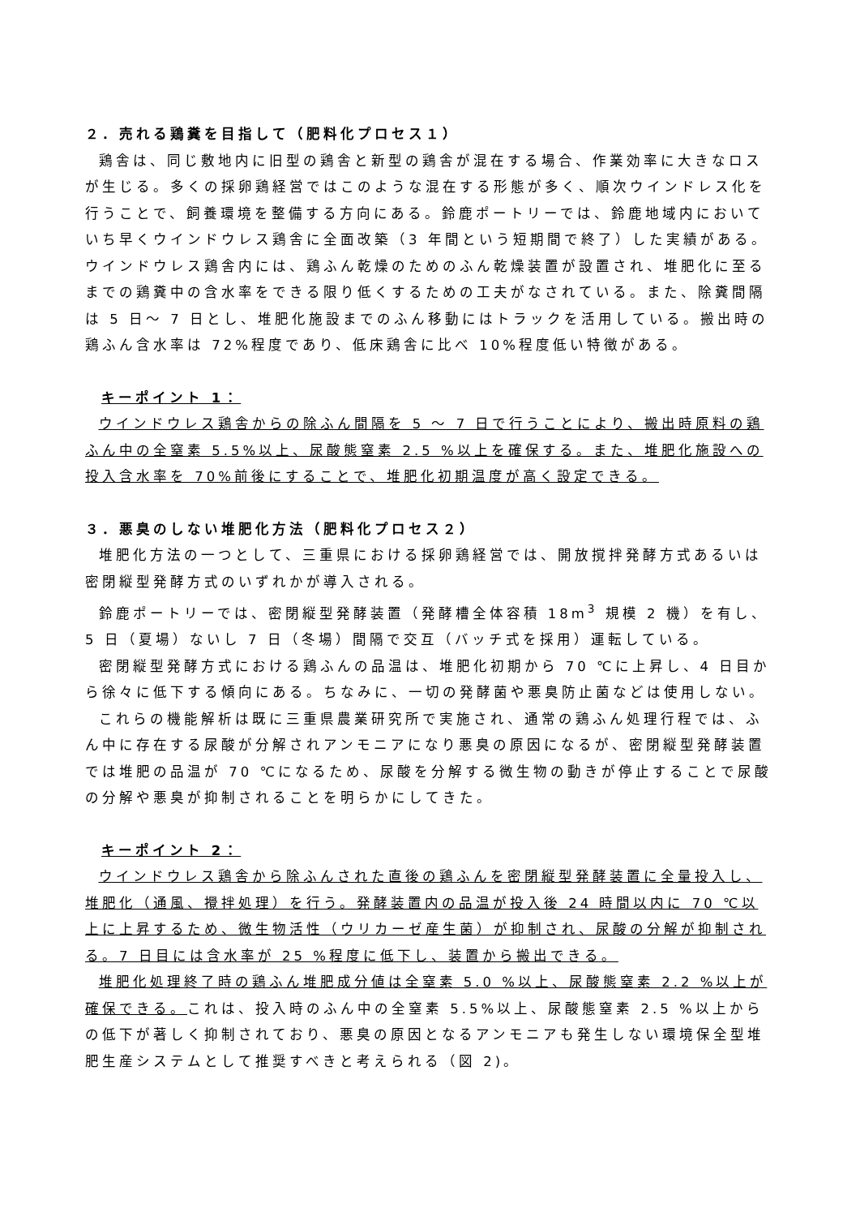２．売れる鶏糞を目指して（肥料化プロセス１）
鶏舎は、同じ敷地内に旧型の鶏舎と新型の鶏舎が混在する場合、作業効率に大きなロスが生じる。多くの採卵鶏経営ではこのような混在する形態が多く、順次ウインドレス化を行うことで、飼養環境を整備する方向にある。鈴鹿ポートリーでは、鈴鹿地域内においていち早くウインドウレス鶏舎に全面改築（3 年間という短期間で終了）した実績がある。ウインドウレス鶏舎内には、鶏ふん乾燥のためのふん乾燥装置が設置され、堆肥化に至るまでの鶏糞中の含水率をできる限り低くするための工夫がなされている。また、除糞間隔は 5 日～ 7 日とし、堆肥化施設までのふん移動にはトラックを活用している。搬出時の鶏ふん含水率は 72%程度であり、低床鶏舎に比べ 10%程度低い特徴がある。
キーポイント 1：
ウインドウレス鶏舎からの除ふん間隔を 5 ～ 7 日で行うことにより、搬出時原料の鶏ふん中の全窒素 5.5%以上、尿酸態窒素 2.5 %以上を確保する。また、堆肥化施設への投入含水率を 70%前後にすることで、堆肥化初期温度が高く設定できる。
３．悪臭のしない堆肥化方法（肥料化プロセス２）
堆肥化方法の一つとして、三重県における採卵鶏経営では、開放撹拌発酵方式あるいは密閉縦型発酵方式のいずれかが導入される。
鈴鹿ポートリーでは、密閉縦型発酵装置（発酵槽全体容積 18m<sup>3</sup> 規模 2 機）を有し、5 日（夏場）ないし 7 日（冬場）間隔で交互（バッチ式を採用）運転している。
密閉縦型発酵方式における鶏ふんの品温は、堆肥化初期から 70 ℃に上昇し、4 日目から徐々に低下する傾向にある。ちなみに、一切の発酵菌や悪臭防止菌などは使用しない。
これらの機能解析は既に三重県農業研究所で実施され、通常の鶏ふん処理行程では、ふん中に存在する尿酸が分解されアンモニアになり悪臭の原因になるが、密閉縦型発酵装置では堆肥の品温が 70 ℃になるため、尿酸を分解する微生物の動きが停止することで尿酸の分解や悪臭が抑制されることを明らかにしてきた。
キーポイント 2：
ウインドウレス鶏舎から除ふんされた直後の鶏ふんを密閉縦型発酵装置に全量投入し、堆肥化（通風、攪拌処理）を行う。発酵装置内の品温が投入後 24 時間以内に 70 ℃以上に上昇するため、微生物活性（ウリカーゼ産生菌）が抑制され、尿酸の分解が抑制される。7 日目には含水率が 25 %程度に低下し、装置から搬出できる。
堆肥化処理終了時の鶏ふん堆肥成分値は全窒素 5.0 %以上、尿酸態窒素 2.2 %以上が確保できる。これは、投入時のふん中の全窒素 5.5%以上、尿酸態窒素 2.5 %以上からの低下が著しく抑制されており、悪臭の原因となるアンモニアも発生しない環境保全型堆肥生産システムとして推奨すべきと考えられる（図 2)。